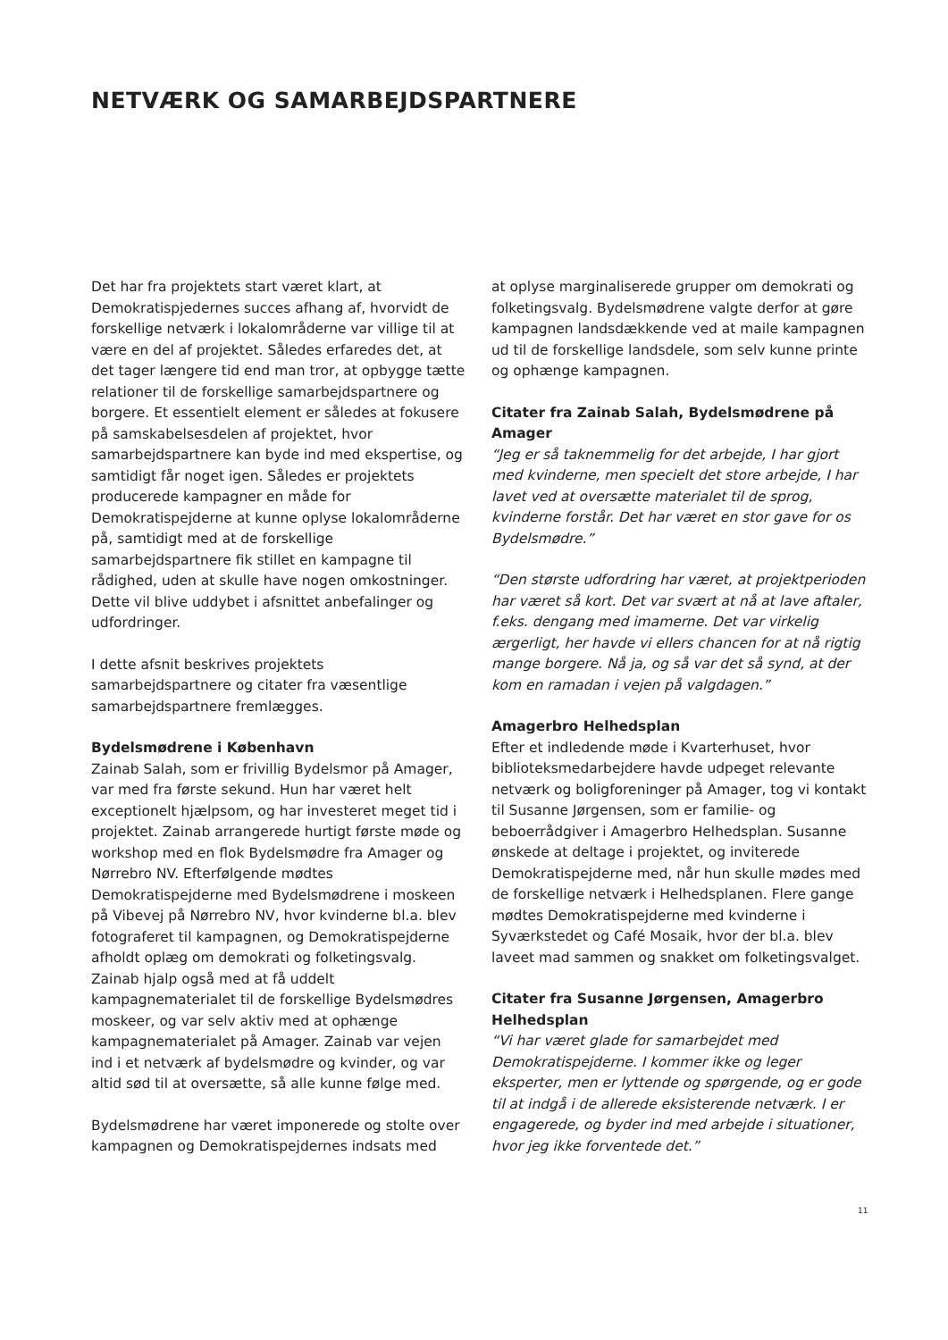NETVÆRK OG SAMARBEJDSPARTNERE
Det har fra projektets start været klart, at Demokratispjedernes succes afhang af, hvorvidt de forskellige netværk i lokalområderne var villige til at være en del af projektet. Således erfaredes det, at det tager længere tid end man tror, at opbygge tætte relationer til de forskellige samarbejdspartnere og borgere. Et essentielt element er således at fokusere på samskabelsesdelen af projektet, hvor samarbejdspartnere kan byde ind med ekspertise, og samtidigt får noget igen. Således er projektets producerede kampagner en måde for Demokratispejderne at kunne oplyse lokalområderne på, samtidigt med at de forskellige samarbejdspartnere fik stillet en kampagne til rådighed, uden at skulle have nogen omkostninger. Dette vil blive uddybet i afsnittet anbefalinger og udfordringer.
I dette afsnit beskrives projektets samarbejdspartnere og citater fra væsentlige samarbejdspartnere fremlægges.
Bydelsmødrene i København
Zainab Salah, som er frivillig Bydelsmor på Amager, var med fra første sekund. Hun har været helt exceptionelt hjælpsom, og har investeret meget tid i projektet. Zainab arrangerede hurtigt første møde og workshop med en flok Bydelsmødre fra Amager og Nørrebro NV. Efterfølgende mødtes Demokratispejderne med Bydelsmødrene i moskeen på Vibevej på Nørrebro NV, hvor kvinderne bl.a. blev fotograferet til kampagnen, og Demokratispejderne afholdt oplæg om demokrati og folketingsvalg. Zainab hjalp også med at få uddelt kampagnematerialet til de forskellige Bydelsmødres moskeer, og var selv aktiv med at ophænge kampagnematerialet på Amager. Zainab var vejen ind i et netværk af bydelsmødre og kvinder, og var altid sød til at oversætte, så alle kunne følge med.
Bydelsmødrene har været imponerede og stolte over kampagnen og Demokratispejdernes indsats med
at oplyse marginaliserede grupper om demokrati og folketingsvalg. Bydelsmødrene valgte derfor at gøre kampagnen landsdækkende ved at maile kampagnen ud til de forskellige landsdele, som selv kunne printe og ophænge kampagnen.
Citater fra Zainab Salah, Bydelsmødrene på Amager
“Jeg er så taknemmelig for det arbejde, I har gjort med kvinderne, men specielt det store arbejde, I har lavet ved at oversætte materialet til de sprog, kvinderne forstår. Det har været en stor gave for os Bydelsmødre.”
“Den største udfordring har været, at projektperioden har været så kort. Det var svært at nå at lave aftaler, f.eks. dengang med imamerne. Det var virkelig ærgerligt, her havde vi ellers chancen for at nå rigtig mange borgere. Nå ja, og så var det så synd, at der kom en ramadan i vejen på valgdagen.”
Amagerbro Helhedsplan
Efter et indledende møde i Kvarterhuset, hvor biblioteksmedarbejdere havde udpeget relevante netværk og boligforeninger på Amager, tog vi kontakt til Susanne Jørgensen, som er familie- og beboerrådgiver i Amagerbro Helhedsplan. Susanne ønskede at deltage i projektet, og inviterede Demokratispejderne med, når hun skulle mødes med de forskellige netværk i Helhedsplanen. Flere gange mødtes Demokratispejderne med kvinderne i Syværkstedet og Café Mosaik, hvor der bl.a. blev laveet mad sammen og snakket om folketingsvalget.
Citater fra Susanne Jørgensen, Amagerbro Helhedsplan
“Vi har været glade for samarbejdet med Demokratispejderne. I kommer ikke og leger eksperter, men er lyttende og spørgende, og er gode til at indgå i de allerede eksisterende netværk. I er engagerede, og byder ind med arbejde i situationer, hvor jeg ikke forventede det.”
11